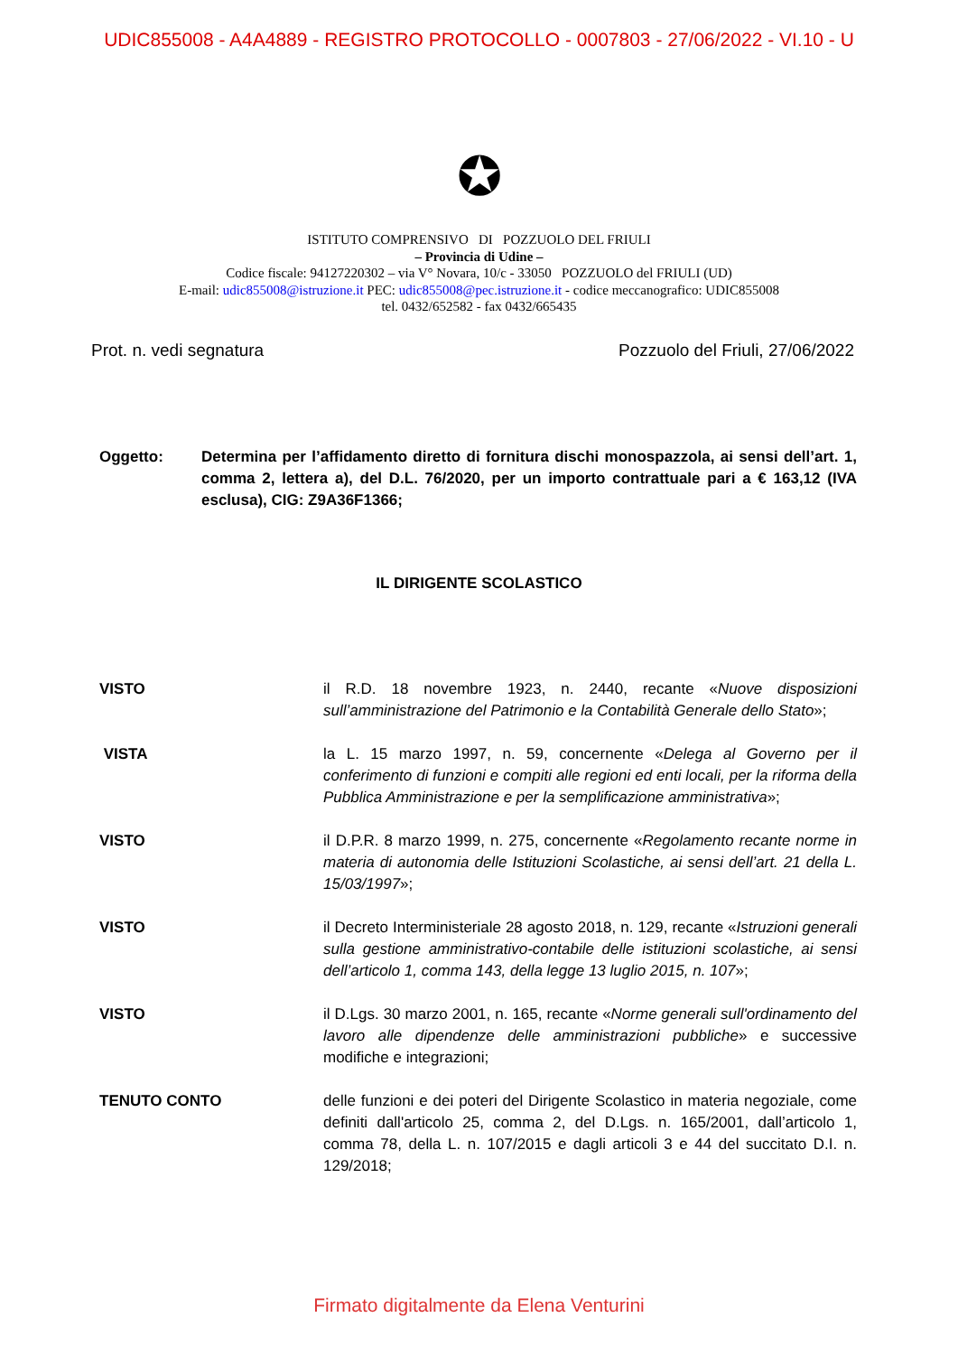UDIC855008 - A4A4889 - REGISTRO PROTOCOLLO - 0007803 - 27/06/2022 - VI.10 - U
✪
ISTITUTO COMPRENSIVO DI POZZUOLO DEL FRIULI
– Provincia di Udine –
Codice fiscale: 94127220302 – via V° Novara, 10/c - 33050 POZZUOLO del FRIULI (UD)
E-mail: udic855008@istruzione.it PEC: udic855008@pec.istruzione.it - codice meccanografico: UDIC855008
tel. 0432/652582 - fax 0432/665435
Prot. n. vedi segnatura Pozzuolo del Friuli, 27/06/2022
Oggetto: Determina per l’affidamento diretto di fornitura dischi monospazzola, ai sensi dell’art. 1, comma 2, lettera a), del D.L. 76/2020, per un importo contrattuale pari a € 163,12 (IVA esclusa), CIG: Z9A36F1366;
IL DIRIGENTE SCOLASTICO
VISTO il R.D. 18 novembre 1923, n. 2440, recante «Nuove disposizioni sull’amministrazione del Patrimonio e la Contabilità Generale dello Stato»;
VISTA la L. 15 marzo 1997, n. 59, concernente «Delega al Governo per il conferimento di funzioni e compiti alle regioni ed enti locali, per la riforma della Pubblica Amministrazione e per la semplificazione amministrativa»;
VISTO il D.P.R. 8 marzo 1999, n. 275, concernente «Regolamento recante norme in materia di autonomia delle Istituzioni Scolastiche, ai sensi dell’art. 21 della L. 15/03/1997»;
VISTO il Decreto Interministeriale 28 agosto 2018, n. 129, recante «Istruzioni generali sulla gestione amministrativo-contabile delle istituzioni scolastiche, ai sensi dell’articolo 1, comma 143, della legge 13 luglio 2015, n. 107»;
VISTO il D.Lgs. 30 marzo 2001, n. 165, recante «Norme generali sull'ordinamento del lavoro alle dipendenze delle amministrazioni pubbliche» e successive modifiche e integrazioni;
TENUTO CONTO delle funzioni e dei poteri del Dirigente Scolastico in materia negoziale, come definiti dall'articolo 25, comma 2, del D.Lgs. n. 165/2001, dall’articolo 1, comma 78, della L. n. 107/2015 e dagli articoli 3 e 44 del succitato D.I. n. 129/2018;
Firmato digitalmente da Elena Venturini